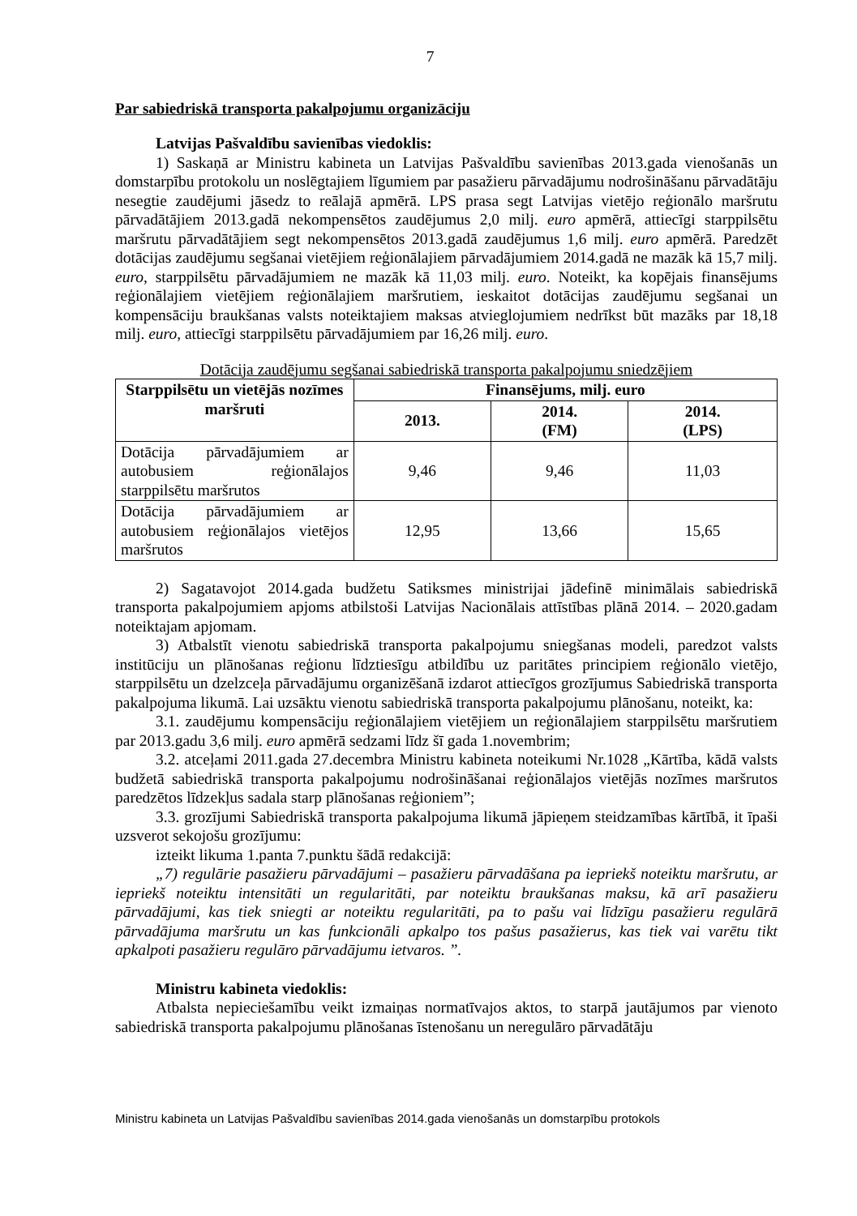7
Par sabiedriskā transporta pakalpojumu organizāciju
Latvijas Pašvaldību savienības viedoklis:
1) Saskaņā ar Ministru kabineta un Latvijas Pašvaldību savienības 2013.gada vienošanās un domstarpību protokolu un noslēgtajiem līgumiem par pasažieru pārvadājumu nodrošināšanu pārvadātāju nesegtie zaudējumi jāsedz to reālajā apmērā. LPS prasa segt Latvijas vietējo reģionālo maršrutu pārvadātājiem 2013.gadā nekompensētos zaudējumus 2,0 milj. euro apmērā, attiecīgi starppilsētu maršrutu pārvadātājiem segt nekompensētos 2013.gadā zaudējumus 1,6 milj. euro apmērā. Paredzēt dotācijas zaudējumu segšanai vietējiem reģionālajiem pārvadājumiem 2014.gadā ne mazāk kā 15,7 milj. euro, starppilsētu pārvadājumiem ne mazāk kā 11,03 milj. euro. Noteikt, ka kopējais finansējums reģionālajiem vietējiem reģionālajiem maršrutiem, ieskaitot dotācijas zaudējumu segšanai un kompensāciju braukšanas valsts noteiktajiem maksas atvieglojumiem nedrīkst būt mazāks par 18,18 milj. euro, attiecīgi starppilsētu pārvadājumiem par 16,26 milj. euro.
Dotācija zaudējumu segšanai sabiedriskā transporta pakalpojumu sniedzējiem
| Starppilsētu un vietējās nozīmes maršruti | Finansējums, milj. euro | | |
| --- | --- | --- | --- |
| | 2013. | 2014. (FM) | 2014. (LPS) |
| Dotācija pārvadājumiem ar autobusiem reģionālajos starppilsētu maršrutos | 9,46 | 9,46 | 11,03 |
| Dotācija pārvadājumiem ar autobusiem reģionālajos vietējos maršrutos | 12,95 | 13,66 | 15,65 |
2) Sagatavojot 2014.gada budžetu Satiksmes ministrijai jādefinē minimālais sabiedriskā transporta pakalpojumiem apjoms atbilstoši Latvijas Nacionālais attīstības plānā 2014. – 2020.gadam noteiktajam apjomam.
3) Atbalstīt vienotu sabiedriskā transporta pakalpojumu sniegšanas modeli, paredzot valsts institūciju un plānošanas reģionu līdztiesīgu atbildību uz paritātes principiem reģionālo vietējo, starppilsētu un dzelzceļa pārvadājumu organizēšanā izdarot attiecīgos grozījumus Sabiedriskā transporta pakalpojuma likumā. Lai uzsāktu vienotu sabiedriskā transporta pakalpojumu plānošanu, noteikt, ka:
3.1. zaudējumu kompensāciju reģionālajiem vietējiem un reģionālajiem starppilsētu maršrutiem par 2013.gadu 3,6 milj. euro apmērā sedzami līdz šī gada 1.novembrim;
3.2. atceļami 2011.gada 27.decembra Ministru kabineta noteikumi Nr.1028 „Kārtība, kādā valsts budžetā sabiedriskā transporta pakalpojumu nodrošināšanai reģionālajos vietējās nozīmes maršrutos paredzētos līdzekļus sadala starp plānošanas reģioniem”;
3.3. grozījumi Sabiedriskā transporta pakalpojuma likumā jāpieņem steidzamības kārtībā, it īpaši uzsverot sekojošu grozījumu:
izteikt likuma 1.panta 7.punktu šādā redakcijā:
„7) regulārie pasažieru pārvadājumi – pasažieru pārvadāšana pa iepriekš noteiktu maršrutu, ar iepriekš noteiktu intensitāti un regularitāti, par noteiktu braukšanas maksu, kā arī pasažieru pārvadājumi, kas tiek sniegti ar noteiktu regularitāti, pa to pašu vai līdzīgu pasažieru regulārā pārvadājuma maršrutu un kas funkcionāli apkalpo tos pašus pasažierus, kas tiek vai varētu tikt apkalpoti pasažieru regulāro pārvadājumu ietvaros. ”.
Ministru kabineta viedoklis:
Atbalsta nepieciešamību veikt izmaiņas normatīvajos aktos, to starpā jautājumos par vienoto sabiedriskā transporta pakalpojumu plānošanas īstenošanu un neregulāro pārvadātāju
Ministru kabineta un Latvijas Pašvaldību savienības 2014.gada vienošanās un domstarpību protokols